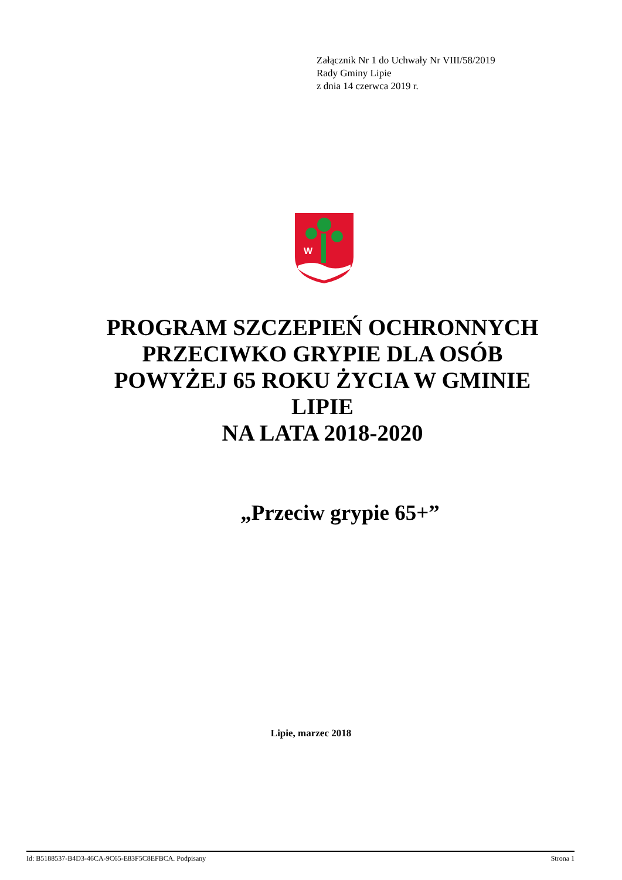Załącznik Nr 1 do Uchwały Nr VIII/58/2019
Rady Gminy Lipie
z dnia 14 czerwca 2019 r.
W
PROGRAM SZCZEPIEŃ OCHRONNYCH
PRZECIWKO GRYPIE DLA OSÓB
POWYŻEJ 65 ROKU ŻYCIA W GMINIE
LIPIE
NA LATA 2018-2020
„Przeciw grypie 65+”
Lipie, marzec 2018
Id: B5188537-B4D3-46CA-9C65-E83F5C8EFBCA. Podpisany Strona 1